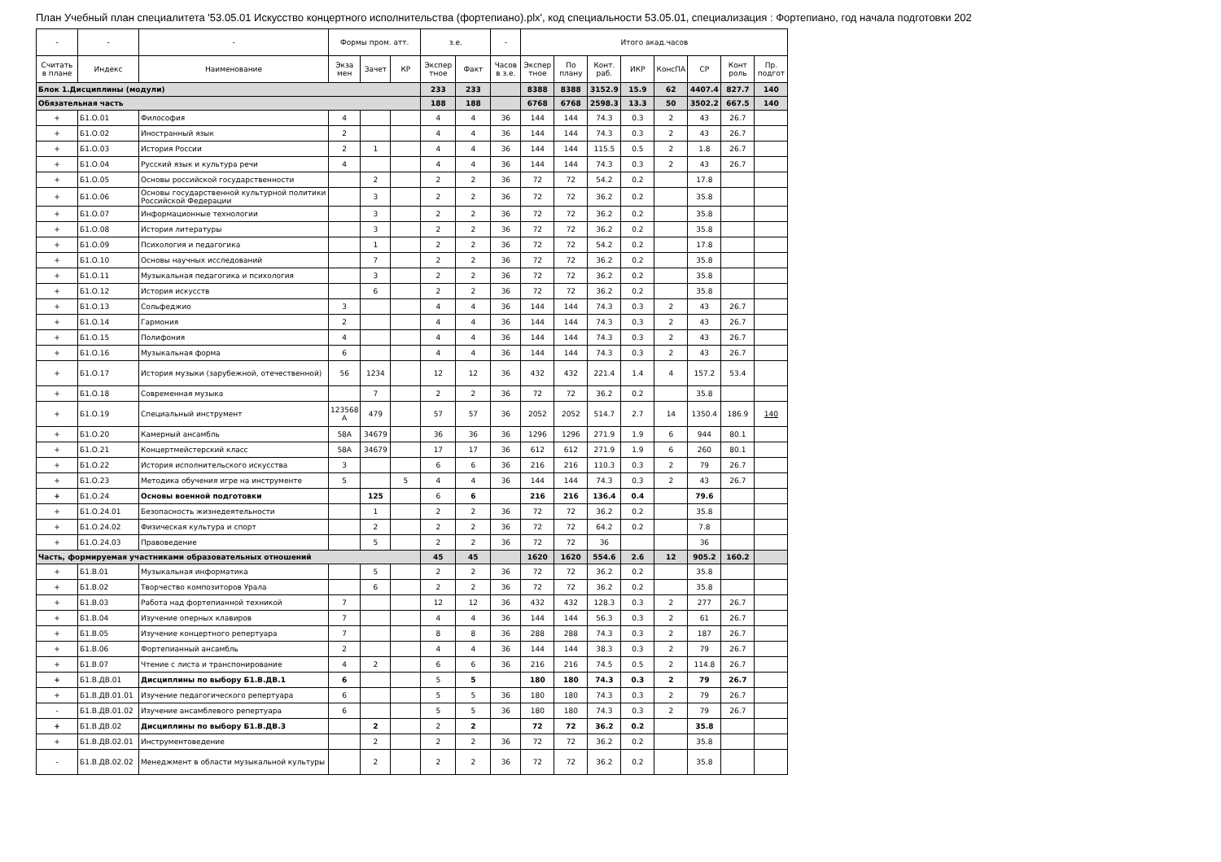План Учебный план специалитета '53.05.01 Искусство концертного исполнительства (фортепиано).plx', код специальности 53.05.01, специализация : Фортепиано, год начала подготовки 202
| - | - | - | Формы пром. атт. | | | з.е. | | - | Итого акад.часов | | | | | | | |
| --- | --- | --- | --- | --- | --- | --- | --- | --- | --- | --- | --- | --- | --- | --- | --- | --- |
| Считать в плане | Индекс | Наименование | Экза мен | Зачет | КР | Экспер тное | Факт | Часов в з.е. | Экспер тное | По плану | Конт. раб. | ИКР | КонсПА | СР | Конт роль | Пр. подгот |
| Блок 1.Дисциплины (модули) | | | | | | 233 | 233 | | 8388 | 8388 | 3152.9 | 15.9 | 62 | 4407.4 | 827.7 | 140 |
| Обязательная часть | | | | | | 188 | 188 | | 6768 | 6768 | 2598.3 | 13.3 | 50 | 3502.2 | 667.5 | 140 |
| + | Б1.О.01 | Философия | 4 | | | 4 | 4 | 36 | 144 | 144 | 74.3 | 0.3 | 2 | 43 | 26.7 | |
| + | Б1.О.02 | Иностранный язык | 2 | | | 4 | 4 | 36 | 144 | 144 | 74.3 | 0.3 | 2 | 43 | 26.7 | |
| + | Б1.О.03 | История России | 2 | 1 | | 4 | 4 | 36 | 144 | 144 | 115.5 | 0.5 | 2 | 1.8 | 26.7 | |
| + | Б1.О.04 | Русский язык и культура речи | 4 | | | 4 | 4 | 36 | 144 | 144 | 74.3 | 0.3 | 2 | 43 | 26.7 | |
| + | Б1.О.05 | Основы российской государственности | | 2 | | 2 | 2 | 36 | 72 | 72 | 54.2 | 0.2 | | 17.8 | | |
| + | Б1.О.06 | Основы государственной культурной политики Российской Федерации | | 3 | | 2 | 2 | 36 | 72 | 72 | 36.2 | 0.2 | | 35.8 | | |
| + | Б1.О.07 | Информационные технологии | | 3 | | 2 | 2 | 36 | 72 | 72 | 36.2 | 0.2 | | 35.8 | | |
| + | Б1.О.08 | История литературы | | 3 | | 2 | 2 | 36 | 72 | 72 | 36.2 | 0.2 | | 35.8 | | |
| + | Б1.О.09 | Психология и педагогика | | 1 | | 2 | 2 | 36 | 72 | 72 | 54.2 | 0.2 | | 17.8 | | |
| + | Б1.О.10 | Основы научных исследований | | 7 | | 2 | 2 | 36 | 72 | 72 | 36.2 | 0.2 | | 35.8 | | |
| + | Б1.О.11 | Музыкальная педагогика и психология | | 3 | | 2 | 2 | 36 | 72 | 72 | 36.2 | 0.2 | | 35.8 | | |
| + | Б1.О.12 | История искусств | | 6 | | 2 | 2 | 36 | 72 | 72 | 36.2 | 0.2 | | 35.8 | | |
| + | Б1.О.13 | Сольфеджио | 3 | | | 4 | 4 | 36 | 144 | 144 | 74.3 | 0.3 | 2 | 43 | 26.7 | |
| + | Б1.О.14 | Гармония | 2 | | | 4 | 4 | 36 | 144 | 144 | 74.3 | 0.3 | 2 | 43 | 26.7 | |
| + | Б1.О.15 | Полифония | 4 | | | 4 | 4 | 36 | 144 | 144 | 74.3 | 0.3 | 2 | 43 | 26.7 | |
| + | Б1.О.16 | Музыкальная форма | 6 | | | 4 | 4 | 36 | 144 | 144 | 74.3 | 0.3 | 2 | 43 | 26.7 | |
| + | Б1.О.17 | История музыки (зарубежной, отечественной) | 56 | 1234 | | 12 | 12 | 36 | 432 | 432 | 221.4 | 1.4 | 4 | 157.2 | 53.4 | |
| + | Б1.О.18 | Современная музыка | | 7 | | 2 | 2 | 36 | 72 | 72 | 36.2 | 0.2 | | 35.8 | | |
| + | Б1.О.19 | Специальный инструмент | 123568 А | 479 | | 57 | 57 | 36 | 2052 | 2052 | 514.7 | 2.7 | 14 | 1350.4 | 186.9 | 140 |
| + | Б1.О.20 | Камерный ансамбль | 58А | 34679 | | 36 | 36 | 36 | 1296 | 1296 | 271.9 | 1.9 | 6 | 944 | 80.1 | |
| + | Б1.О.21 | Концертмейстерский класс | 58А | 34679 | | 17 | 17 | 36 | 612 | 612 | 271.9 | 1.9 | 6 | 260 | 80.1 | |
| + | Б1.О.22 | История исполнительского искусства | 3 | | | 6 | 6 | 36 | 216 | 216 | 110.3 | 0.3 | 2 | 79 | 26.7 | |
| + | Б1.О.23 | Методика обучения игре на инструменте | 5 | | 5 | 4 | 4 | 36 | 144 | 144 | 74.3 | 0.3 | 2 | 43 | 26.7 | |
| + | Б1.О.24 | Основы военной подготовки | | 125 | | 6 | 6 | | 216 | 216 | 136.4 | 0.4 | | 79.6 | | |
| + | Б1.О.24.01 | Безопасность жизнедеятельности | | 1 | | 2 | 2 | 36 | 72 | 72 | 36.2 | 0.2 | | 35.8 | | |
| + | Б1.О.24.02 | Физическая культура и спорт | | 2 | | 2 | 2 | 36 | 72 | 72 | 64.2 | 0.2 | | 7.8 | | |
| + | Б1.О.24.03 | Правоведение | | 5 | | 2 | 2 | 36 | 72 | 72 | 36 | | | 36 | | |
| Часть, формируемая участниками образовательных отношений | | | | | | 45 | 45 | | 1620 | 1620 | 554.6 | 2.6 | 12 | 905.2 | 160.2 | |
| + | Б1.В.01 | Музыкальная информатика | | 5 | | 2 | 2 | 36 | 72 | 72 | 36.2 | 0.2 | | 35.8 | | |
| + | Б1.В.02 | Творчество композиторов Урала | | 6 | | 2 | 2 | 36 | 72 | 72 | 36.2 | 0.2 | | 35.8 | | |
| + | Б1.В.03 | Работа над фортепианной техникой | 7 | | | 12 | 12 | 36 | 432 | 432 | 128.3 | 0.3 | 2 | 277 | 26.7 | |
| + | Б1.В.04 | Изучение оперных клавиров | 7 | | | 4 | 4 | 36 | 144 | 144 | 56.3 | 0.3 | 2 | 61 | 26.7 | |
| + | Б1.В.05 | Изучение концертного репертуара | 7 | | | 8 | 8 | 36 | 288 | 288 | 74.3 | 0.3 | 2 | 187 | 26.7 | |
| + | Б1.В.06 | Фортепианный ансамбль | 2 | | | 4 | 4 | 36 | 144 | 144 | 38.3 | 0.3 | 2 | 79 | 26.7 | |
| + | Б1.В.07 | Чтение с листа и транспонирование | 4 | 2 | | 6 | 6 | 36 | 216 | 216 | 74.5 | 0.5 | 2 | 114.8 | 26.7 | |
| + | Б1.В.ДВ.01 | Дисциплины по выбору Б1.В.ДВ.1 | 6 | | | 5 | 5 | | 180 | 180 | 74.3 | 0.3 | 2 | 79 | 26.7 | |
| + | Б1.В.ДВ.01.01 | Изучение педагогического репертуара | 6 | | | 5 | 5 | 36 | 180 | 180 | 74.3 | 0.3 | 2 | 79 | 26.7 | |
| - | Б1.В.ДВ.01.02 | Изучение ансамблевого репертуара | 6 | | | 5 | 5 | 36 | 180 | 180 | 74.3 | 0.3 | 2 | 79 | 26.7 | |
| + | Б1.В.ДВ.02 | Дисциплины по выбору Б1.В.ДВ.3 | | 2 | | 2 | 2 | | 72 | 72 | 36.2 | 0.2 | | 35.8 | | |
| + | Б1.В.ДВ.02.01 | Инструментоведение | | 2 | | 2 | 2 | 36 | 72 | 72 | 36.2 | 0.2 | | 35.8 | | |
| - | Б1.В.ДВ.02.02 | Менеджмент в области музыкальной культуры | | 2 | | 2 | 2 | 36 | 72 | 72 | 36.2 | 0.2 | | 35.8 | | |